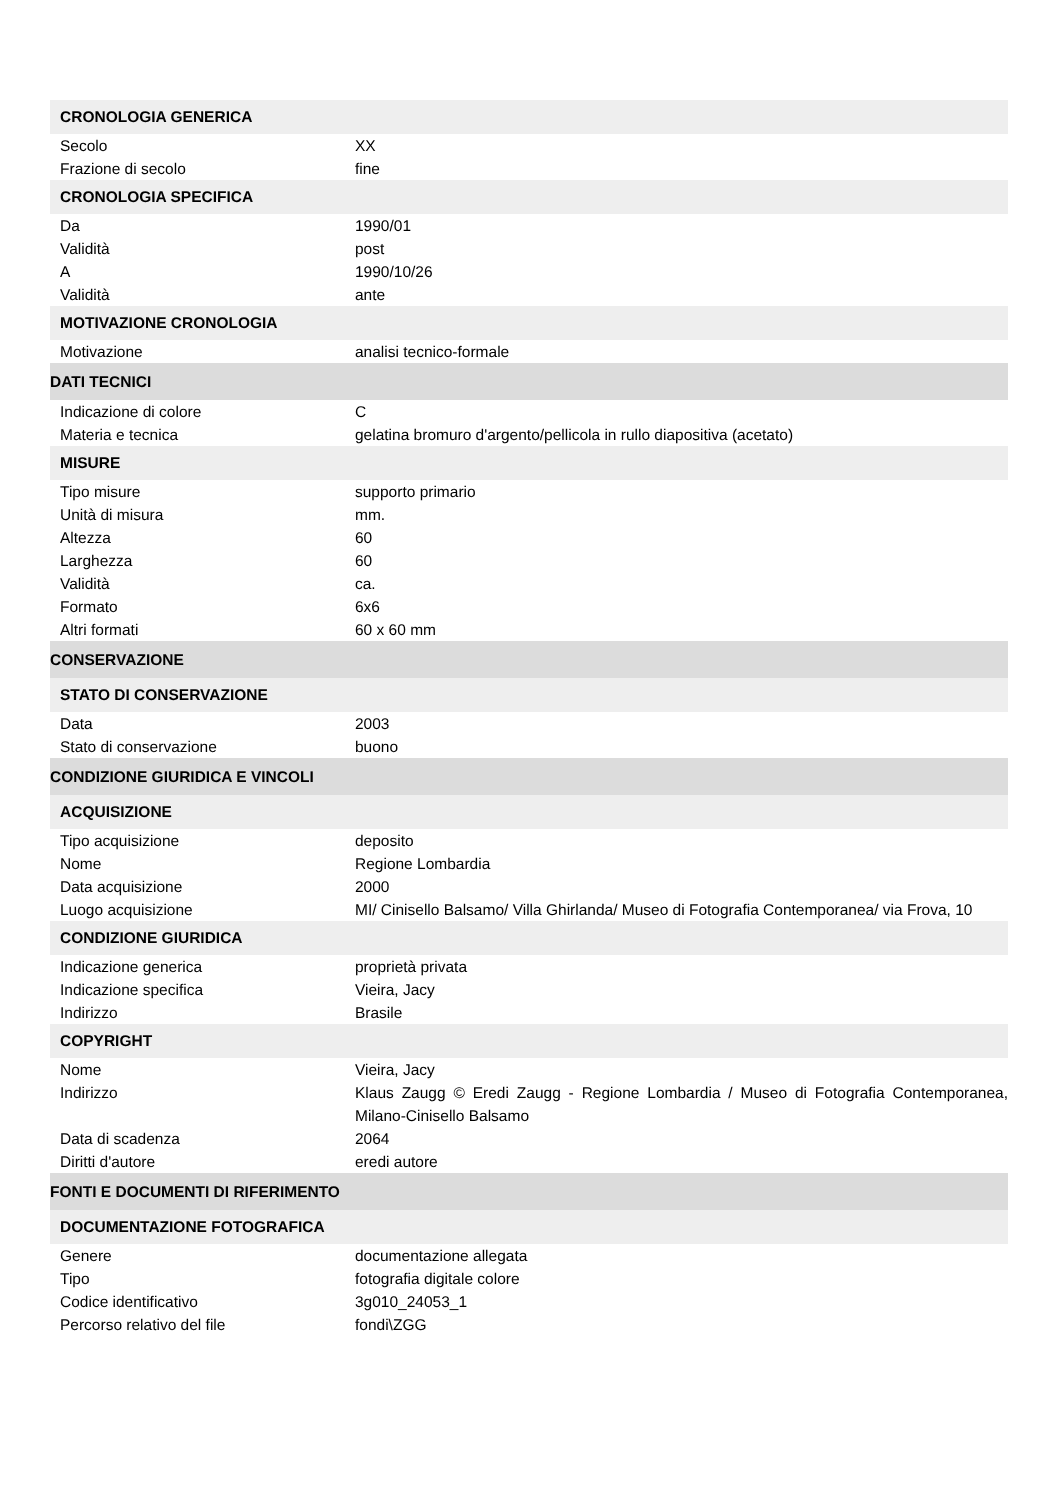| CRONOLOGIA GENERICA | |
| Secolo | XX |
| Frazione di secolo | fine |
| CRONOLOGIA SPECIFICA | |
| Da | 1990/01 |
| Validità | post |
| A | 1990/10/26 |
| Validità | ante |
| MOTIVAZIONE CRONOLOGIA | |
| Motivazione | analisi tecnico-formale |
| DATI TECNICI | |
| Indicazione di colore | C |
| Materia e tecnica | gelatina bromuro d'argento/pellicola in rullo diapositiva (acetato) |
| MISURE | |
| Tipo misure | supporto primario |
| Unità di misura | mm. |
| Altezza | 60 |
| Larghezza | 60 |
| Validità | ca. |
| Formato | 6x6 |
| Altri formati | 60 x 60 mm |
| CONSERVAZIONE | |
| STATO DI CONSERVAZIONE | |
| Data | 2003 |
| Stato di conservazione | buono |
| CONDIZIONE GIURIDICA E VINCOLI | |
| ACQUISIZIONE | |
| Tipo acquisizione | deposito |
| Nome | Regione Lombardia |
| Data acquisizione | 2000 |
| Luogo acquisizione | MI/ Cinisello Balsamo/ Villa Ghirlanda/ Museo di Fotografia Contemporanea/ via Frova, 10 |
| CONDIZIONE GIURIDICA | |
| Indicazione generica | proprietà privata |
| Indicazione specifica | Vieira, Jacy |
| Indirizzo | Brasile |
| COPYRIGHT | |
| Nome | Vieira, Jacy |
| Indirizzo | Klaus Zaugg © Eredi Zaugg - Regione Lombardia / Museo di Fotografia Contemporanea, Milano-Cinisello Balsamo |
| Data di scadenza | 2064 |
| Diritti d'autore | eredi autore |
| FONTI E DOCUMENTI DI RIFERIMENTO | |
| DOCUMENTAZIONE FOTOGRAFICA | |
| Genere | documentazione allegata |
| Tipo | fotografia digitale colore |
| Codice identificativo | 3g010_24053_1 |
| Percorso relativo del file | fondi\ZGG |